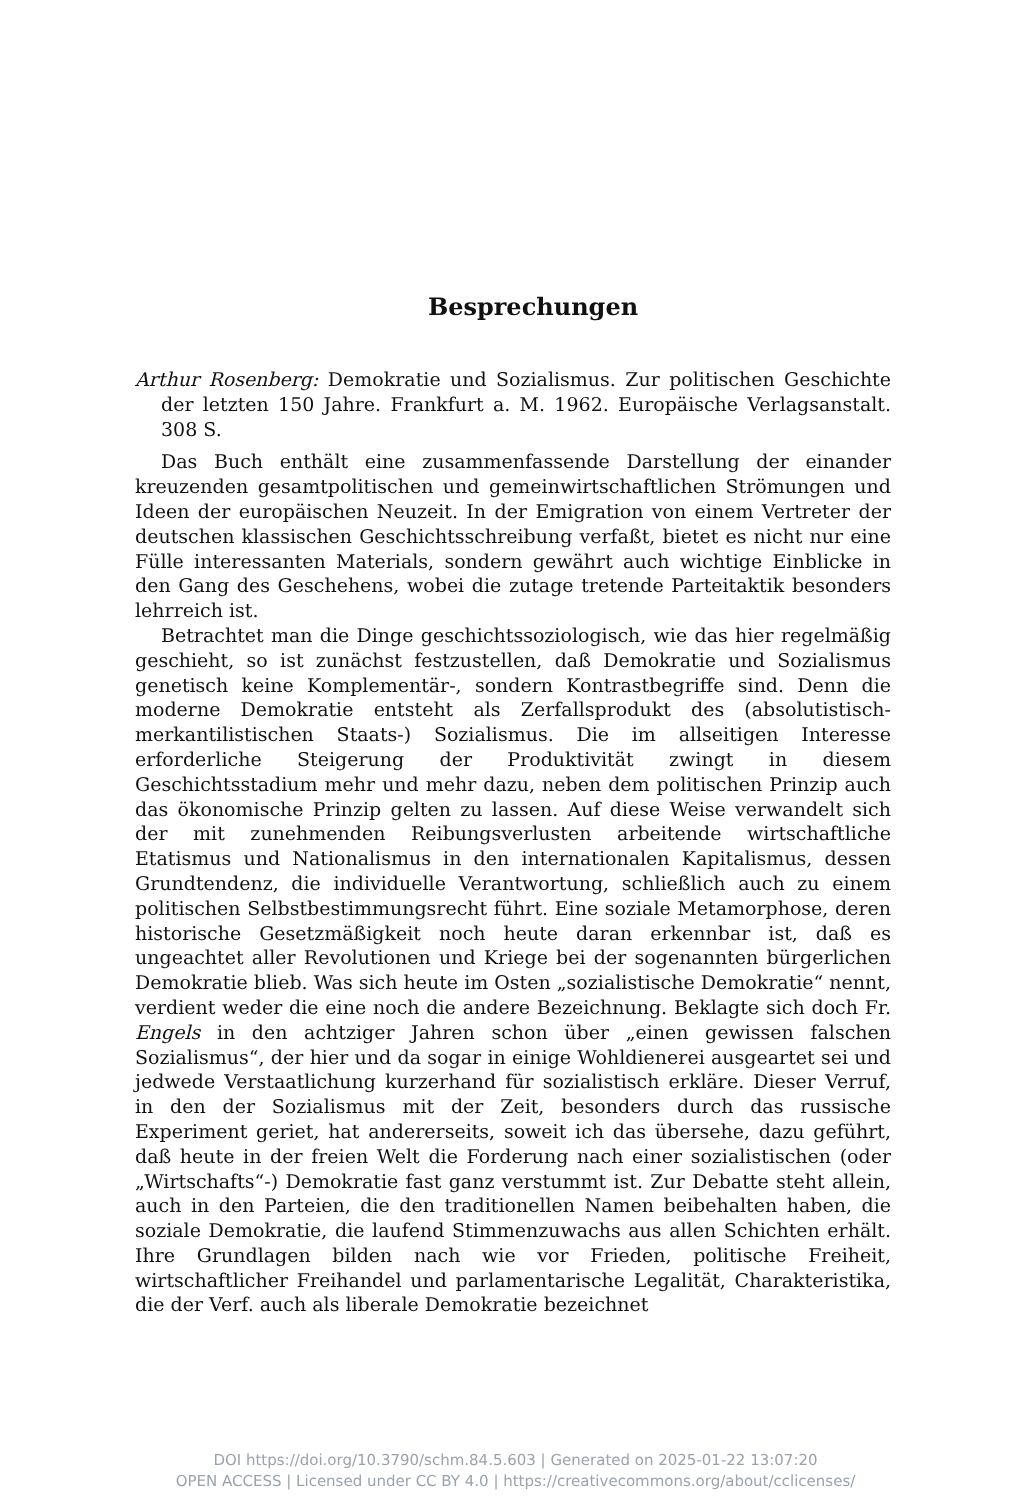Besprechungen
Arthur Rosenberg: Demokratie und Sozialismus. Zur politischen Geschichte der letzten 150 Jahre. Frankfurt a. M. 1962. Europäische Verlagsanstalt. 308 S.
Das Buch enthält eine zusammenfassende Darstellung der einander kreuzenden gesamtpolitischen und gemeinwirtschaftlichen Strömungen und Ideen der europäischen Neuzeit. In der Emigration von einem Vertreter der deutschen klassischen Geschichtsschreibung verfaßt, bietet es nicht nur eine Fülle interessanten Materials, sondern gewährt auch wichtige Einblicke in den Gang des Geschehens, wobei die zutage tretende Parteitaktik besonders lehrreich ist.
Betrachtet man die Dinge geschichtssoziologisch, wie das hier regelmäßig geschieht, so ist zunächst festzustellen, daß Demokratie und Sozialismus genetisch keine Komplementär-, sondern Kontrastbegriffe sind. Denn die moderne Demokratie entsteht als Zerfallsprodukt des (absolutistisch-merkantilistischen Staats-) Sozialismus. Die im allseitigen Interesse erforderliche Steigerung der Produktivität zwingt in diesem Geschichtsstadium mehr und mehr dazu, neben dem politischen Prinzip auch das ökonomische Prinzip gelten zu lassen. Auf diese Weise verwandelt sich der mit zunehmenden Reibungsverlusten arbeitende wirtschaftliche Etatismus und Nationalismus in den internationalen Kapitalismus, dessen Grundtendenz, die individuelle Verantwortung, schließlich auch zu einem politischen Selbstbestimmungsrecht führt. Eine soziale Metamorphose, deren historische Gesetzmäßigkeit noch heute daran erkennbar ist, daß es ungeachtet aller Revolutionen und Kriege bei der sogenannten bürgerlichen Demokratie blieb. Was sich heute im Osten „sozialistische Demokratie“ nennt, verdient weder die eine noch die andere Bezeichnung. Beklagte sich doch Fr. Engels in den achtziger Jahren schon über „einen gewissen falschen Sozialismus“, der hier und da sogar in einige Wohldienerei ausgeartet sei und jedwede Verstaatlichung kurzerhand für sozialistisch erkläre. Dieser Verruf, in den der Sozialismus mit der Zeit, besonders durch das russische Experiment geriet, hat andererseits, soweit ich das übersehe, dazu geführt, daß heute in der freien Welt die Forderung nach einer sozialistischen (oder „Wirtschafts“-) Demokratie fast ganz verstummt ist. Zur Debatte steht allein, auch in den Parteien, die den traditionellen Namen beibehalten haben, die soziale Demokratie, die laufend Stimmenzuwachs aus allen Schichten erhält. Ihre Grundlagen bilden nach wie vor Frieden, politische Freiheit, wirtschaftlicher Freihandel und parlamentarische Legalität, Charakteristika, die der Verf. auch als liberale Demokratie bezeichnet
DOI https://doi.org/10.3790/schm.84.5.603 | Generated on 2025-01-22 13:07:20
OPEN ACCESS | Licensed under CC BY 4.0 | https://creativecommons.org/about/cclicenses/